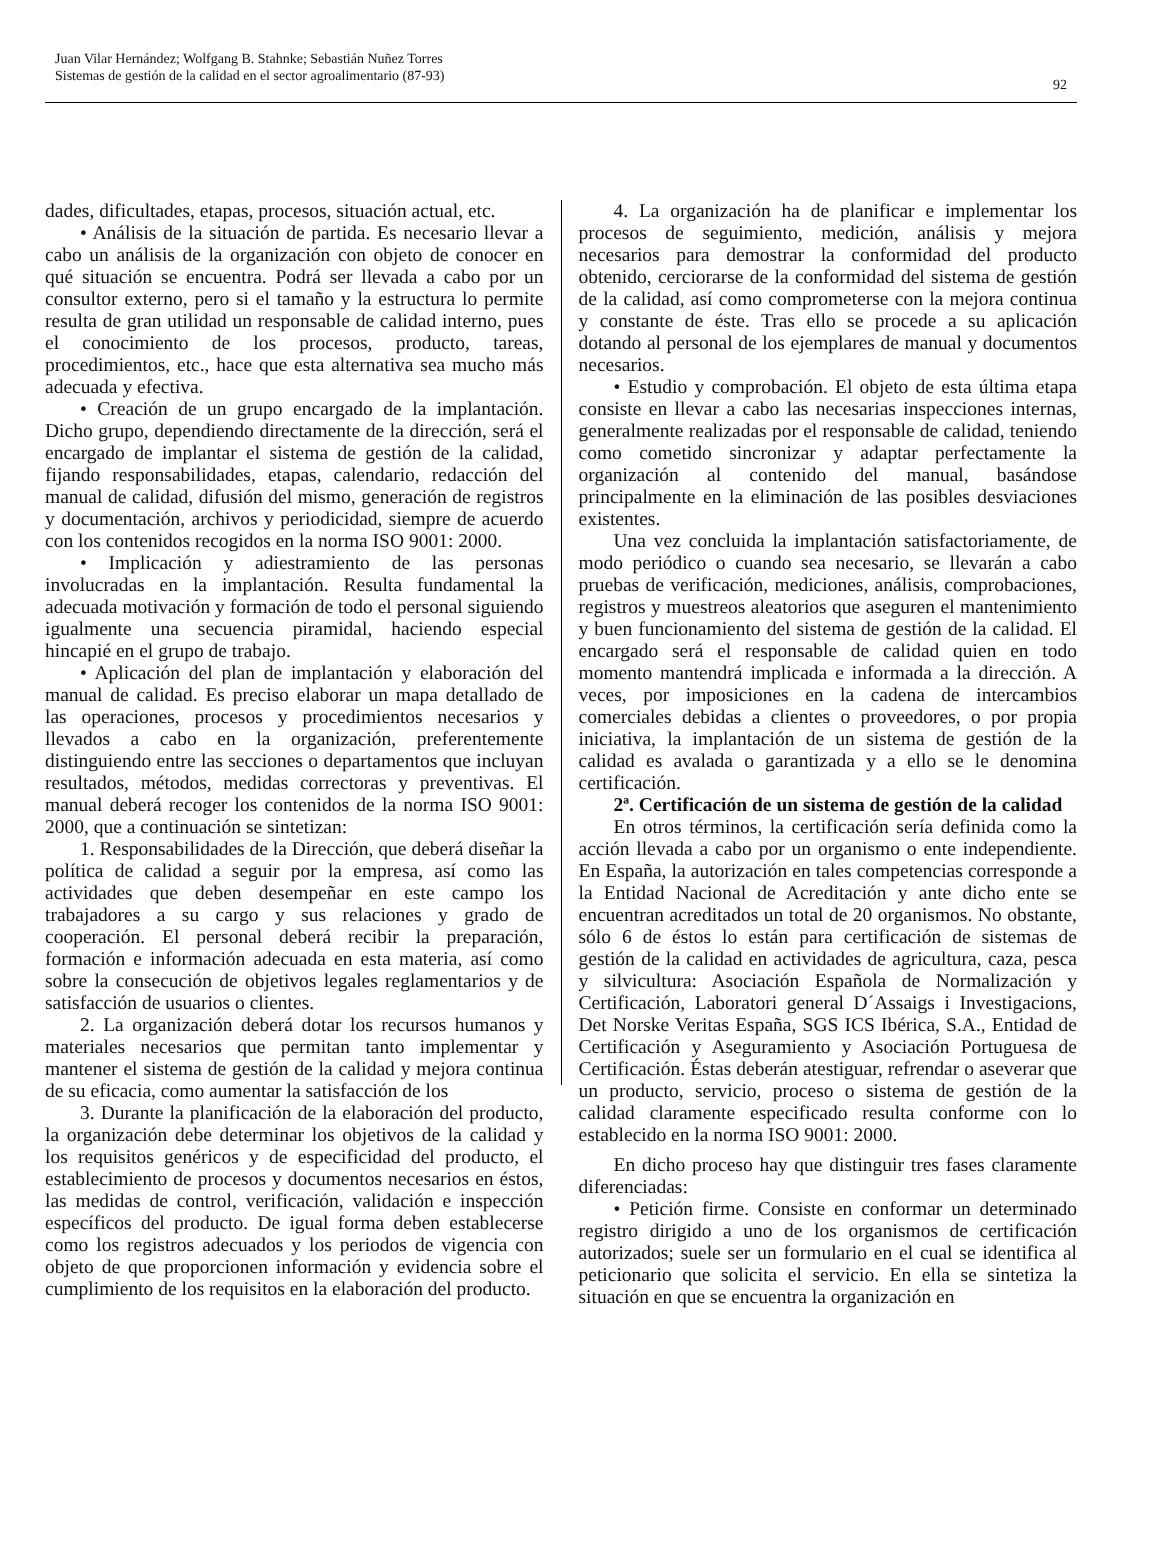Juan Vilar Hernández; Wolfgang B. Stahnke; Sebastián Nuñez Torres
Sistemas de gestión de la calidad en el sector agroalimentario (87-93)
92
dades, dificultades, etapas, procesos, situación actual, etc.
• Análisis de la situación de partida. Es necesario llevar a cabo un análisis de la organización con objeto de conocer en qué situación se encuentra. Podrá ser llevada a cabo por un consultor externo, pero si el tamaño y la estructura lo permite resulta de gran utilidad un responsable de calidad interno, pues el conocimiento de los procesos, producto, tareas, procedimientos, etc., hace que esta alternativa sea mucho más adecuada y efectiva.
• Creación de un grupo encargado de la implantación. Dicho grupo, dependiendo directamente de la dirección, será el encargado de implantar el sistema de gestión de la calidad, fijando responsabilidades, etapas, calendario, redacción del manual de calidad, difusión del mismo, generación de registros y documentación, archivos y periodicidad, siempre de acuerdo con los contenidos recogidos en la norma ISO 9001: 2000.
• Implicación y adiestramiento de las personas involucradas en la implantación. Resulta fundamental la adecuada motivación y formación de todo el personal siguiendo igualmente una secuencia piramidal, haciendo especial hincapié en el grupo de trabajo.
• Aplicación del plan de implantación y elaboración del manual de calidad. Es preciso elaborar un mapa detallado de las operaciones, procesos y procedimientos necesarios y llevados a cabo en la organización, preferentemente distinguiendo entre las secciones o departamentos que incluyan resultados, métodos, medidas correctoras y preventivas. El manual deberá recoger los contenidos de la norma ISO 9001: 2000, que a continuación se sintetizan:
1. Responsabilidades de la Dirección, que deberá diseñar la política de calidad a seguir por la empresa, así como las actividades que deben desempeñar en este campo los trabajadores a su cargo y sus relaciones y grado de cooperación. El personal deberá recibir la preparación, formación e información adecuada en esta materia, así como sobre la consecución de objetivos legales reglamentarios y de satisfacción de usuarios o clientes.
2. La organización deberá dotar los recursos humanos y materiales necesarios que permitan tanto implementar y mantener el sistema de gestión de la calidad y mejora continua de su eficacia, como aumentar la satisfacción de los
3. Durante la planificación de la elaboración del producto, la organización debe determinar los objetivos de la calidad y los requisitos genéricos y de especificidad del producto, el establecimiento de procesos y documentos necesarios en éstos, las medidas de control, verificación, validación e inspección específicos del producto. De igual forma deben establecerse como los registros adecuados y los periodos de vigencia con objeto de que proporcionen información y evidencia sobre el cumplimiento de los requisitos en la elaboración del producto.
4. La organización ha de planificar e implementar los procesos de seguimiento, medición, análisis y mejora necesarios para demostrar la conformidad del producto obtenido, cerciorarse de la conformidad del sistema de gestión de la calidad, así como comprometerse con la mejora continua y constante de éste. Tras ello se procede a su aplicación dotando al personal de los ejemplares de manual y documentos necesarios.
• Estudio y comprobación. El objeto de esta última etapa consiste en llevar a cabo las necesarias inspecciones internas, generalmente realizadas por el responsable de calidad, teniendo como cometido sincronizar y adaptar perfectamente la organización al contenido del manual, basándose principalmente en la eliminación de las posibles desviaciones existentes.
Una vez concluida la implantación satisfactoriamente, de modo periódico o cuando sea necesario, se llevarán a cabo pruebas de verificación, mediciones, análisis, comprobaciones, registros y muestreos aleatorios que aseguren el mantenimiento y buen funcionamiento del sistema de gestión de la calidad. El encargado será el responsable de calidad quien en todo momento mantendrá implicada e informada a la dirección. A veces, por imposiciones en la cadena de intercambios comerciales debidas a clientes o proveedores, o por propia iniciativa, la implantación de un sistema de gestión de la calidad es avalada o garantizada y a ello se le denomina certificación.
2ª. Certificación de un sistema de gestión de la calidad
En otros términos, la certificación sería definida como la acción llevada a cabo por un organismo o ente independiente. En España, la autorización en tales competencias corresponde a la Entidad Nacional de Acreditación y ante dicho ente se encuentran acreditados un total de 20 organismos. No obstante, sólo 6 de éstos lo están para certificación de sistemas de gestión de la calidad en actividades de agricultura, caza, pesca y silvicultura: Asociación Española de Normalización y Certificación, Laboratori general D´Assaigs i Investigacions, Det Norske Veritas España, SGS ICS Ibérica, S.A., Entidad de Certificación y Aseguramiento y Asociación Portuguesa de Certificación. Éstas deberán atestiguar, refrendar o aseverar que un producto, servicio, proceso o sistema de gestión de la calidad claramente especificado resulta conforme con lo establecido en la norma ISO 9001: 2000.
En dicho proceso hay que distinguir tres fases claramente diferenciadas:
• Petición firme. Consiste en conformar un determinado registro dirigido a uno de los organismos de certificación autorizados; suele ser un formulario en el cual se identifica al peticionario que solicita el servicio. En ella se sintetiza la situación en que se encuentra la organización en